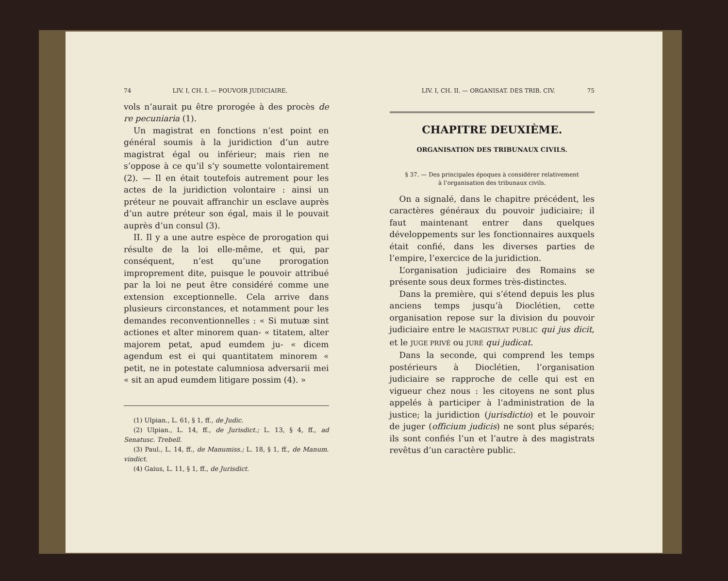74 LIV. I, CH. I. — POUVOIR JUDICIAIRE.
vols n’aurait pu être prorogée à des procès de re pecuniaria (1).
Un magistrat en fonctions n’est point en général soumis à la juridiction d’un autre magistrat égal ou inférieur; mais rien ne s’oppose à ce qu’il s’y soumette volontairement (2). — Il en était toutefois autrement pour les actes de la juridiction volontaire : ainsi un préteur ne pouvait affranchir un esclave auprès d’un autre préteur son égal, mais il le pouvait auprès d’un consul (3).
II. Il y a une autre espèce de prorogation qui résulte de la loi elle-même, et qui, par conséquent, n’est qu’une prorogation improprement dite, puisque le pouvoir attribué par la loi ne peut être considéré comme une extension exceptionnelle. Cela arrive dans plusieurs circonstances, et notamment pour les demandes reconventionnelles : « Si mutuæ sint actiones et alter minorem quan- « titatem, alter majorem petat, apud eumdem ju- « dicem agendum est ei qui quantitatem minorem « petit, ne in potestate calumniosa adversarii mei « sit an apud eumdem litigare possim (4). »
(1) Ulpian., L. 61, § 1, ff., de Judic.
(2) Ulpian., L. 14, ff., de Jurisdict.; L. 13, § 4, ff., ad Senatusc. Trebell.
(3) Paul., L. 14, ff., de Manumiss.; L. 18, § 1, ff., de Manum. vindict.
(4) Gaius, L. 11, § 1, ff., de Jurisdict.
LIV. I, CH. II. — ORGANISAT. DES TRIB. CIV. 75
CHAPITRE DEUXIÈME.
ORGANISATION DES TRIBUNAUX CIVILS.
§ 37. — Des principales époques à considérer relativement
à l’organisation des tribunaux civils.
On a signalé, dans le chapitre précédent, les caractères généraux du pouvoir judiciaire; il faut maintenant entrer dans quelques développements sur les fonctionnaires auxquels était confié, dans les diverses parties de l’empire, l’exercice de la juridiction.
L’organisation judiciaire des Romains se présente sous deux formes très-distinctes.
Dans la première, qui s’étend depuis les plus anciens temps jusqu’à Dioclétien, cette organisation repose sur la division du pouvoir judiciaire entre le MAGISTRAT PUBLIC qui jus dicit, et le JUGE PRIVÉ ou JURÉ qui judicat.
Dans la seconde, qui comprend les temps postérieurs à Dioclétien, l’organisation judiciaire se rapproche de celle qui est en vigueur chez nous : les citoyens ne sont plus appelés à participer à l’administration de la justice; la juridiction (jurisdictio) et le pouvoir de juger (officium judicis) ne sont plus séparés; ils sont confiés l’un et l’autre à des magistrats revêtus d’un caractère public.